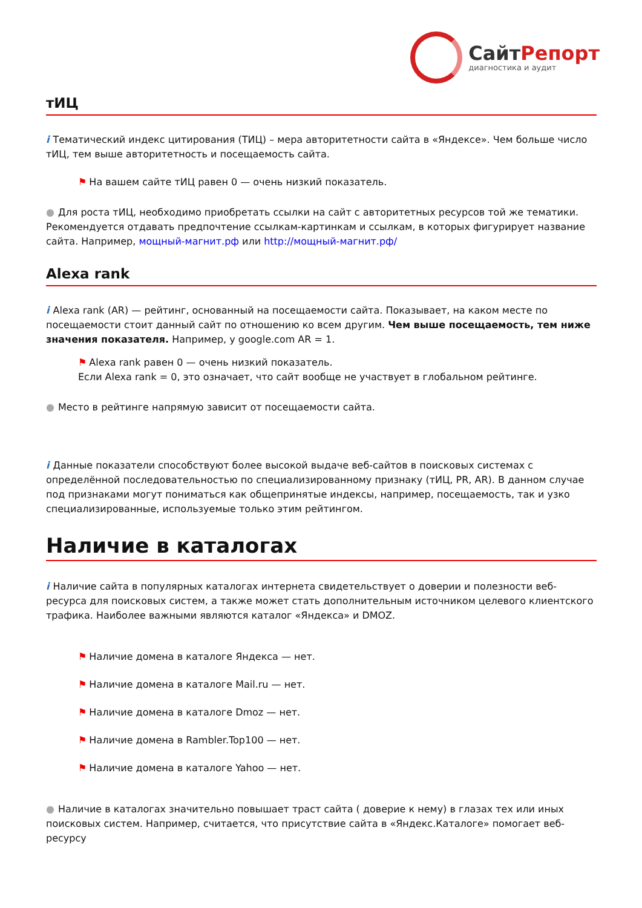СайтРепорт
диагностика и аудит
тИЦ
i Тематический индекс цитирования (ТИЦ) – мера авторитетности сайта в «Яндексе». Чем больше число тИЦ, тем выше авторитетность и посещаемость сайта.
⚑ На вашем сайте тИЦ равен 0 — очень низкий показатель.
● Для роста тИЦ, необходимо приобретать ссылки на сайт с авторитетных ресурсов той же тематики. Рекомендуется отдавать предпочтение ссылкам-картинкам и ссылкам, в которых фигурирует название сайта. Например, мощный-магнит.рф или http://мощный-магнит.рф/
Alexa rank
i Alexa rank (AR) — рейтинг, основанный на посещаемости сайта. Показывает, на каком месте по посещаемости стоит данный сайт по отношению ко всем другим. Чем выше посещаемость, тем ниже значения показателя. Например, у google.com AR = 1.
⚑ Alexa rank равен 0 — очень низкий показатель.
Если Alexa rank = 0, это означает, что сайт вообще не участвует в глобальном рейтинге.
● Место в рейтинге напрямую зависит от посещаемости сайта.
i Данные показатели способствуют более высокой выдаче веб-сайтов в поисковых системах с определённой последовательностью по специализированному признаку (тИЦ, PR, AR). В данном случае под признаками могут пониматься как общепринятые индексы, например, посещаемость, так и узко специализированные, используемые только этим рейтингом.
Наличие в каталогах
i Наличие сайта в популярных каталогах интернета свидетельствует о доверии и полезности веб-ресурса для поисковых систем, а также может стать дополнительным источником целевого клиентского трафика. Наиболее важными являются каталог «Яндекса» и DMOZ.
⚑ Наличие домена в каталоге Яндекса — нет.
⚑ Наличие домена в каталоге Mail.ru — нет.
⚑ Наличие домена в каталоге Dmoz — нет.
⚑ Наличие домена в Rambler.Top100 — нет.
⚑ Наличие домена в каталоге Yahoo — нет.
● Наличие в каталогах значительно повышает траст сайта ( доверие к нему) в глазах тех или иных поисковых систем. Например, считается, что присутствие сайта в «Яндекс.Каталоге» помогает веб-ресурсу